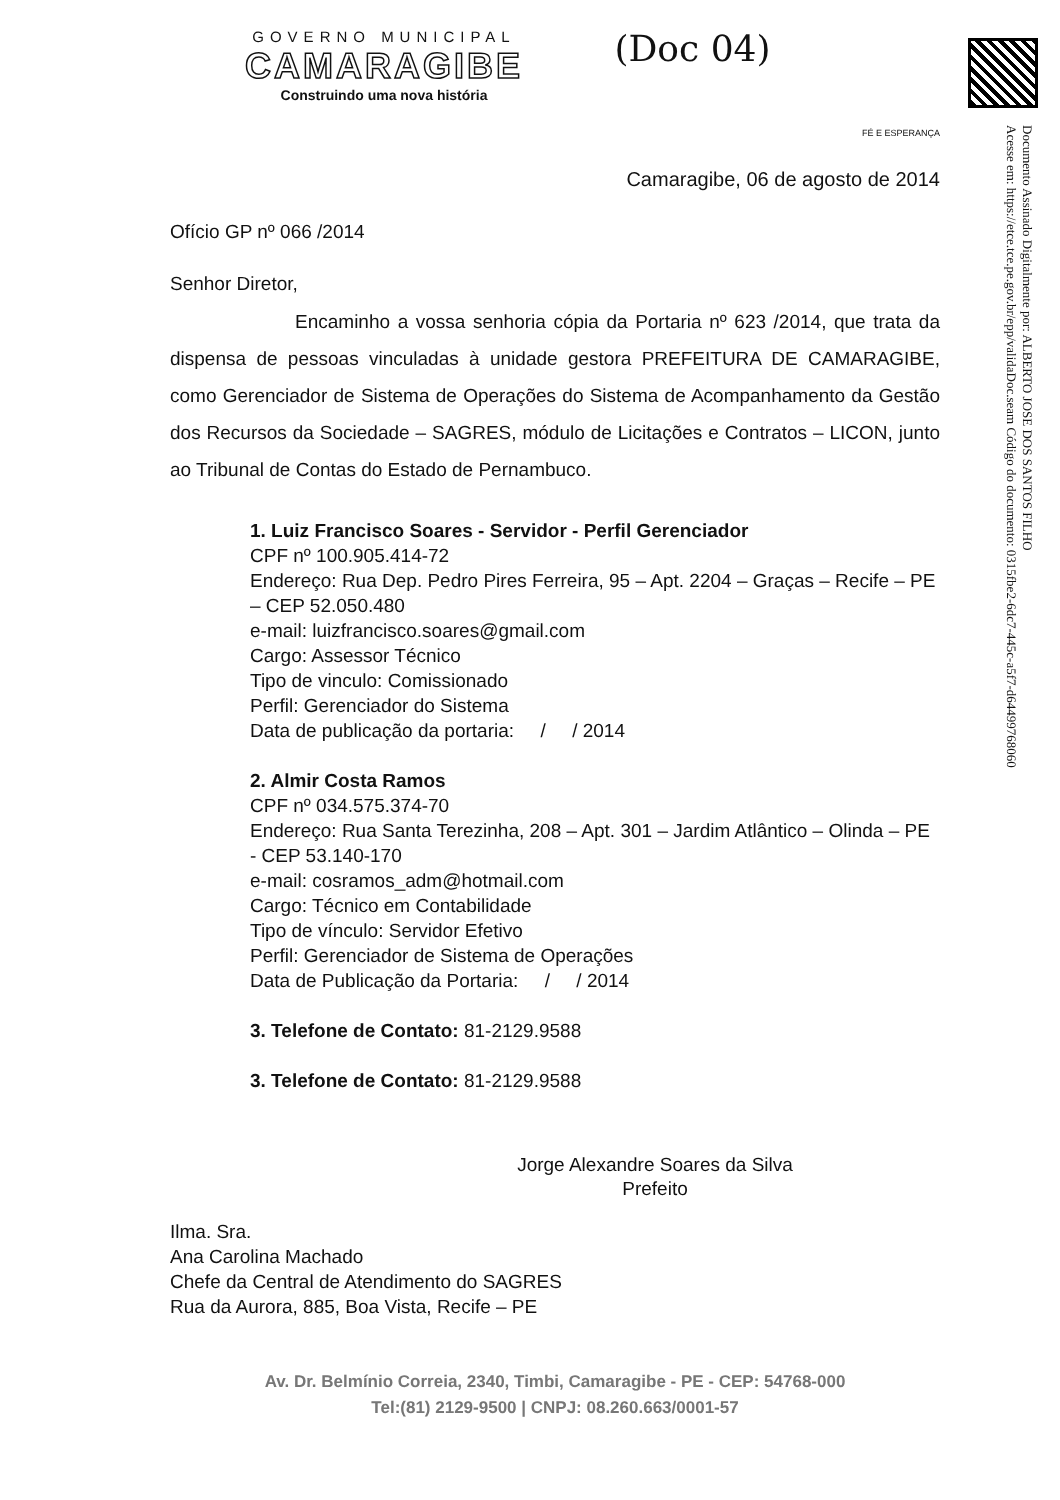Documento Assinado Digitalmente por: ALBERTO JOSE DOS SANTOS FILHO
Acesse em: https://etce.tce.pe.gov.br/epp/validaDoc.seam Código do documento: 0315fbe2-6dc7-445c-a5f7-d64499768060
GOVERNO MUNICIPAL
CAMARAGIBE
Construindo uma nova história
(Doc 04)
FÉ E ESPERANÇA
Camaragibe, 06 de agosto de 2014
Ofício GP nº 066 /2014
Senhor Diretor,
Encaminho a vossa senhoria cópia da Portaria nº 623 /2014, que trata da dispensa de pessoas vinculadas à unidade gestora PREFEITURA DE CAMARAGIBE, como Gerenciador de Sistema de Operações do Sistema de Acompanhamento da Gestão dos Recursos da Sociedade – SAGRES, módulo de Licitações e Contratos – LICON, junto ao Tribunal de Contas do Estado de Pernambuco.
1. Luiz Francisco Soares - Servidor - Perfil Gerenciador
CPF nº 100.905.414-72
Endereço: Rua Dep. Pedro Pires Ferreira, 95 – Apt. 2204 – Graças – Recife – PE – CEP 52.050.480
e-mail: luizfrancisco.soares@gmail.com
Cargo: Assessor Técnico
Tipo de vinculo: Comissionado
Perfil: Gerenciador do Sistema
Data de publicação da portaria: / / 2014
2. Almir Costa Ramos
CPF nº 034.575.374-70
Endereço: Rua Santa Terezinha, 208 – Apt. 301 – Jardim Atlântico – Olinda – PE - CEP 53.140-170
e-mail: cosramos_adm@hotmail.com
Cargo: Técnico em Contabilidade
Tipo de vínculo: Servidor Efetivo
Perfil: Gerenciador de Sistema de Operações
Data de Publicação da Portaria: / / 2014
3. Telefone de Contato: 81-2129.9588
3. Telefone de Contato: 81-2129.9588
Jorge Alexandre Soares da Silva
Prefeito
Ilma. Sra.
Ana Carolina Machado
Chefe da Central de Atendimento do SAGRES
Rua da Aurora, 885, Boa Vista, Recife – PE
Av. Dr. Belmínio Correia, 2340, Timbi, Camaragibe - PE - CEP: 54768-000
Tel:(81) 2129-9500 | CNPJ: 08.260.663/0001-57